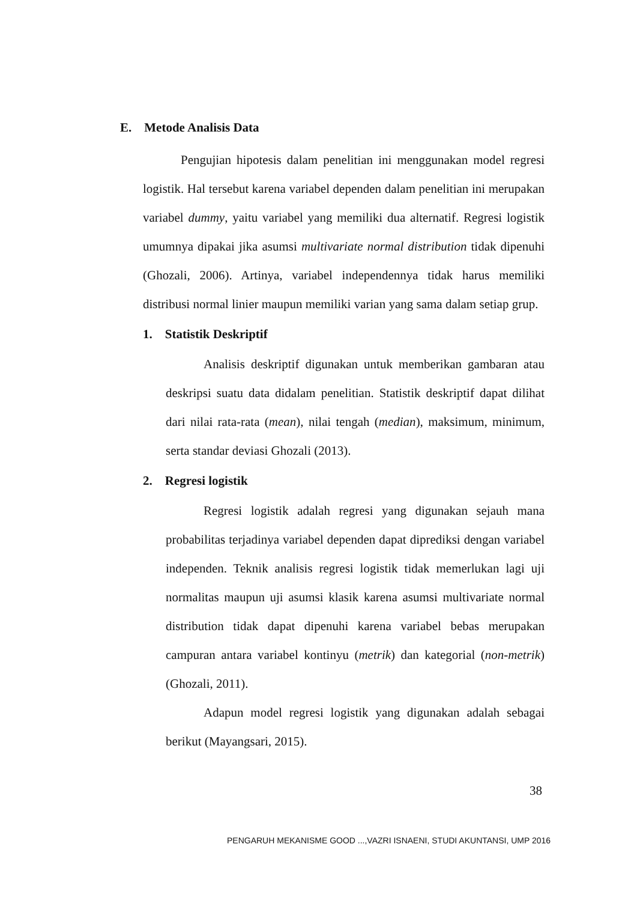E. Metode Analisis Data
Pengujian hipotesis dalam penelitian ini menggunakan model regresi logistik. Hal tersebut karena variabel dependen dalam penelitian ini merupakan variabel dummy, yaitu variabel yang memiliki dua alternatif. Regresi logistik umumnya dipakai jika asumsi multivariate normal distribution tidak dipenuhi (Ghozali, 2006). Artinya, variabel independennya tidak harus memiliki distribusi normal linier maupun memiliki varian yang sama dalam setiap grup.
1. Statistik Deskriptif
Analisis deskriptif digunakan untuk memberikan gambaran atau deskripsi suatu data didalam penelitian. Statistik deskriptif dapat dilihat dari nilai rata-rata (mean), nilai tengah (median), maksimum, minimum, serta standar deviasi Ghozali (2013).
2. Regresi logistik
Regresi logistik adalah regresi yang digunakan sejauh mana probabilitas terjadinya variabel dependen dapat diprediksi dengan variabel independen. Teknik analisis regresi logistik tidak memerlukan lagi uji normalitas maupun uji asumsi klasik karena asumsi multivariate normal distribution tidak dapat dipenuhi karena variabel bebas merupakan campuran antara variabel kontinyu (metrik) dan kategorial (non-metrik) (Ghozali, 2011).
Adapun model regresi logistik yang digunakan adalah sebagai berikut (Mayangsari, 2015).
38
PENGARUH MEKANISME GOOD ...,VAZRI ISNAENI, STUDI AKUNTANSI, UMP 2016